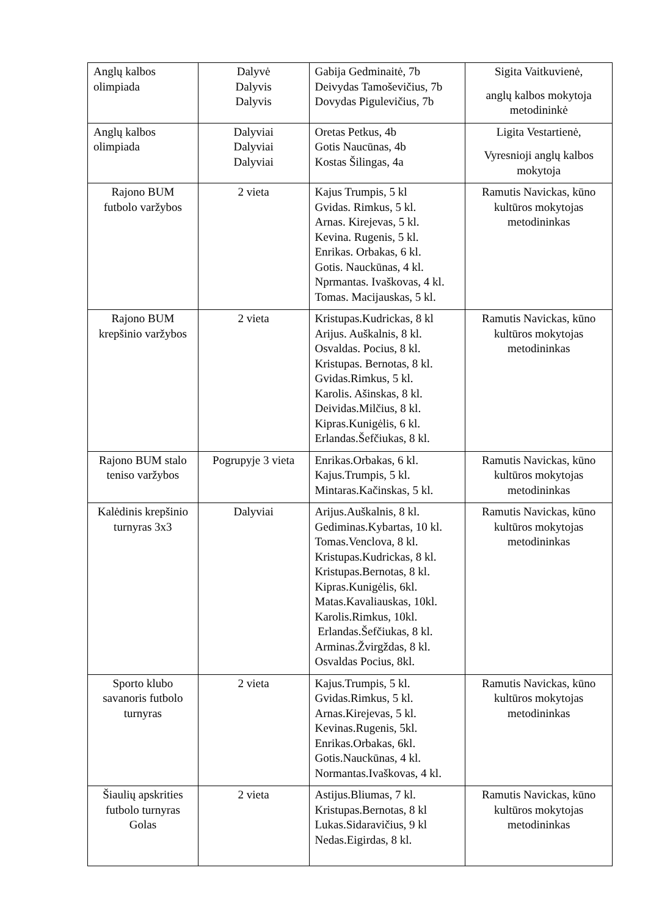| Anglų kalbos olimpiada | Dalyvė Dalyvis Dalyvis | Gabija Gedminaitė, 7b Deivydas Tamoševičius, 7b Dovydas Pigulevičius, 7b | Sigita Vaitkuvienė, anglų kalbos mokytoja metodininkė |
| Anglų kalbos olimpiada | Dalyviai Dalyviai Dalyviai | Oretas Petkus, 4b Gotis Naucūnas, 4b Kostas Šilingas, 4a | Ligita Vestartienė, Vyresnioji anglų kalbos mokytoja |
| Rajono BUM futbolo varžybos | 2 vieta | Kajus Trumpis, 5 kl Gvidas. Rimkus, 5 kl. Arnas. Kirejevas, 5 kl. Kevina. Rugenis, 5 kl. Enrikas. Orbakas, 6 kl. Gotis. Nauckūnas, 4 kl. Nprmantas. Ivaškovas, 4 kl. Tomas. Macijauskas, 5 kl. | Ramutis Navickas, kūno kultūros mokytojas metodininkas |
| Rajono BUM krepšinio varžybos | 2 vieta | Kristupas.Kudrickas, 8 kl Arijus. Auškalnis, 8 kl. Osvaldas. Pocius, 8 kl. Kristupas. Bernotas, 8 kl. Gvidas.Rimkus, 5 kl. Karolis. Ašinskas, 8 kl. Deividas.Milčius, 8 kl. Kipras.Kunigėlis, 6 kl. Erlandas.Šefčiukas, 8 kl. | Ramutis Navickas, kūno kultūros mokytojas metodininkas |
| Rajono BUM stalo teniso varžybos | Pogrupyje 3 vieta | Enrikas.Orbakas, 6 kl. Kajus.Trumpis, 5 kl. Mintaras.Kačinskas, 5 kl. | Ramutis Navickas, kūno kultūros mokytojas metodininkas |
| Kalėdinis krepšinio turnyras 3x3 | Dalyviai | Arijus.Auškalnis, 8 kl. Gediminas.Kybartas, 10 kl. Tomas.Venclova, 8 kl. Kristupas.Kudrickas, 8 kl. Kristupas.Bernotas, 8 kl. Kipras.Kunigėlis, 6kl. Matas.Kavaliauskas, 10kl. Karolis.Rimkus, 10kl. Erlandas.Šefčiukas, 8 kl. Arminas.Žvirgždas, 8 kl. Osvaldas Pocius, 8kl. | Ramutis Navickas, kūno kultūros mokytojas metodininkas |
| Sporto klubo savanoris futbolo turnyras | 2 vieta | Kajus.Trumpis, 5 kl. Gvidas.Rimkus, 5 kl. Arnas.Kirejevas, 5 kl. Kevinas.Rugenis, 5kl. Enrikas.Orbakas, 6kl. Gotis.Nauckūnas, 4 kl. Normantas.Ivaškovas, 4 kl. | Ramutis Navickas, kūno kultūros mokytojas metodininkas |
| Šiaulių apskrities futbolo turnyras Golas | 2 vieta | Astijus.Bliumas, 7 kl. Kristupas.Bernotas, 8 kl Lukas.Sidaravičius, 9 kl Nedas.Eigirdas, 8 kl. | Ramutis Navickas, kūno kultūros mokytojas metodininkas |